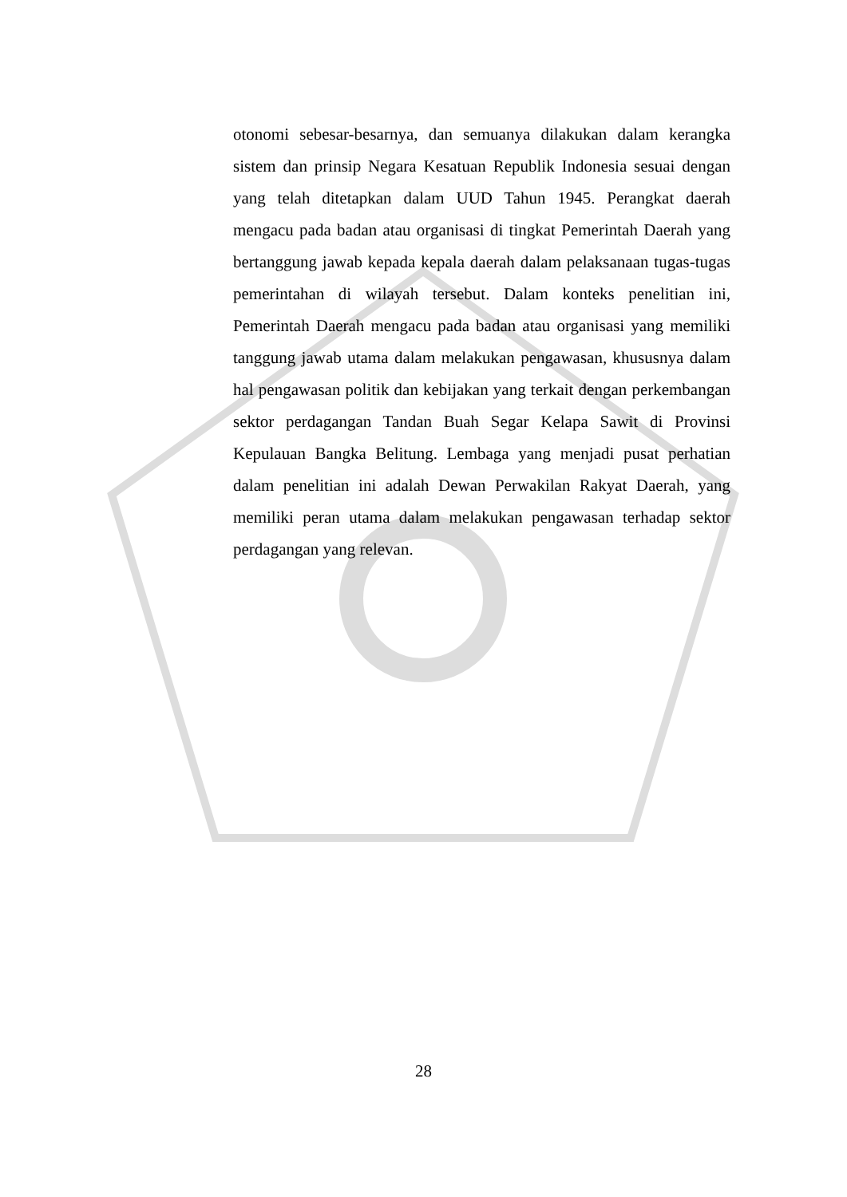otonomi sebesar-besarnya, dan semuanya dilakukan dalam kerangka sistem dan prinsip Negara Kesatuan Republik Indonesia sesuai dengan yang telah ditetapkan dalam UUD Tahun 1945. Perangkat daerah mengacu pada badan atau organisasi di tingkat Pemerintah Daerah yang bertanggung jawab kepada kepala daerah dalam pelaksanaan tugas-tugas pemerintahan di wilayah tersebut. Dalam konteks penelitian ini, Pemerintah Daerah mengacu pada badan atau organisasi yang memiliki tanggung jawab utama dalam melakukan pengawasan, khususnya dalam hal pengawasan politik dan kebijakan yang terkait dengan perkembangan sektor perdagangan Tandan Buah Segar Kelapa Sawit di Provinsi Kepulauan Bangka Belitung. Lembaga yang menjadi pusat perhatian dalam penelitian ini adalah Dewan Perwakilan Rakyat Daerah, yang memiliki peran utama dalam melakukan pengawasan terhadap sektor perdagangan yang relevan.
28